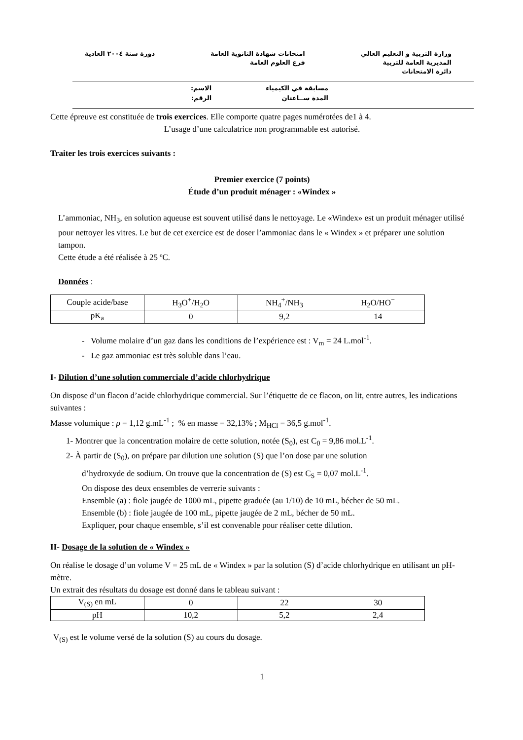وزارة التربية و التعليم العالي
المديرية العامة للتربية
دائرة الامتحانات
امتحانات شهادة الثانوية العامة
فرع العلوم العامة
دورة سنة ٢٠٠٤ العادية
مسابقة في الكيمياء
المدة ســاعتان
الاسم:
الرقم:
Cette épreuve est constituée de trois exercices. Elle comporte quatre pages numérotées de1 à 4.
L’usage d’une calculatrice non programmable est autorisé.
Traiter les trois exercices suivants :
Premier exercice (7 points)
Étude d’un produit ménager : «Windex »
L’ammoniac, NH<sub>3</sub>, en solution aqueuse est souvent utilisé dans le nettoyage. Le «Windex» est un produit ménager utilisé pour nettoyer les vitres. Le but de cet exercice est de doser l’ammoniac dans le « Windex » et préparer une solution tampon.
Cette étude a été réalisée à 25 ºC.
Données :
| Couple acide/base | H<sub>3</sub>O<sup>+</sup>/H<sub>2</sub>O | NH<sub>4</sub><sup>+</sup>/NH<sub>3</sub> | H<sub>2</sub>O/HO<sup>−</sup> |
| pK<sub>a</sub> | 0 | 9,2 | 14 |
- Volume molaire d’un gaz dans les conditions de l’expérience est : V<sub>m</sub> = 24 L.mol<sup>-1</sup>.
- Le gaz ammoniac est très soluble dans l’eau.
I- Dilution d’une solution commerciale d’acide chlorhydrique
On dispose d’un flacon d’acide chlorhydrique commercial. Sur l’étiquette de ce flacon, on lit, entre autres, les indications suivantes :
Masse volumique : ρ = 1,12 g.mL<sup>-1</sup> ; % en masse = 32,13% ; M<sub>HCl</sub> = 36,5 g.mol<sup>-1</sup>.
1- Montrer que la concentration molaire de cette solution, notée (S<sub>0</sub>), est C<sub>0</sub> = 9,86 mol.L<sup>-1</sup>.
2- À partir de (S<sub>0</sub>), on prépare par dilution une solution (S) que l’on dose par une solution
d’hydroxyde de sodium. On trouve que la concentration de (S) est C<sub>S</sub> = 0,07 mol.L<sup>-1</sup>.
On dispose des deux ensembles de verrerie suivants :
Ensemble (a) : fiole jaugée de 1000 mL, pipette graduée (au 1/10) de 10 mL, bécher de 50 mL.
Ensemble (b) : fiole jaugée de 100 mL, pipette jaugée de 2 mL, bécher de 50 mL.
Expliquer, pour chaque ensemble, s’il est convenable pour réaliser cette dilution.
II- Dosage de la solution de « Windex »
On réalise le dosage d’un volume V = 25 mL de « Windex » par la solution (S) d’acide chlorhydrique en utilisant un pH-mètre.
Un extrait des résultats du dosage est donné dans le tableau suivant :
| V<sub>(S)</sub> en mL | 0 | 22 | 30 |
| pH | 10,2 | 5,2 | 2,4 |
V<sub>(S)</sub> est le volume versé de la solution (S) au cours du dosage.
1